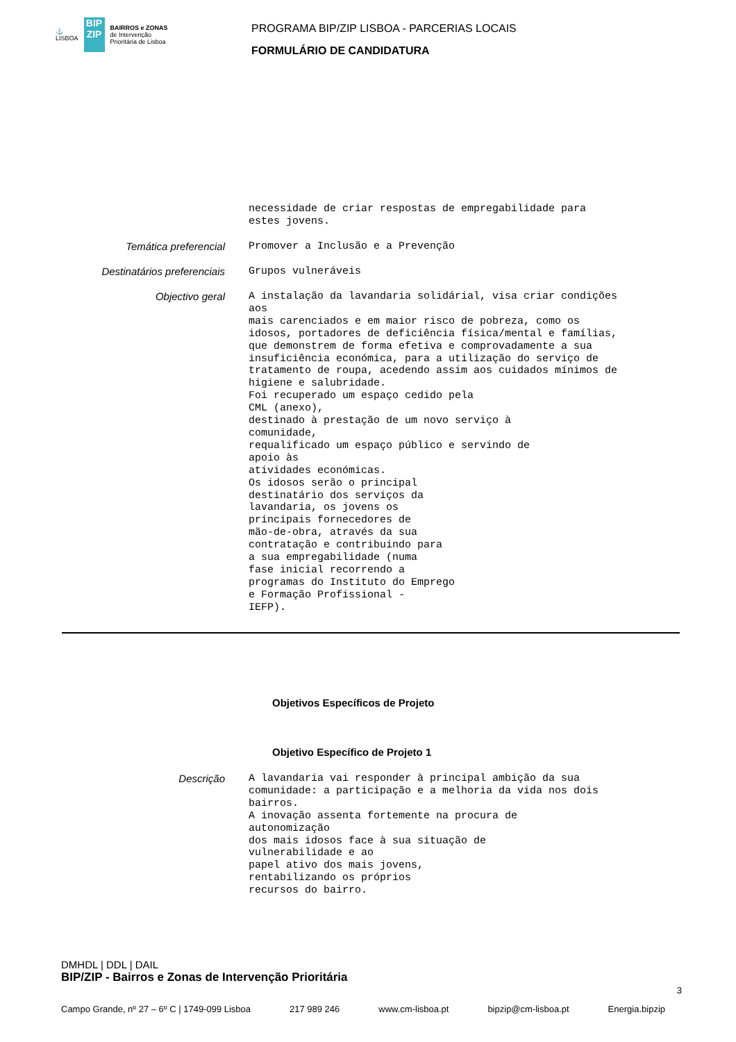⚓
LISBOA
BIP
ZIP
BAIRROS e ZONAS
de Intervenção
Prioritária de Lisboa
PROGRAMA BIP/ZIP LISBOA - PARCERIAS LOCAIS
FORMULÁRIO DE CANDIDATURA
necessidade de criar respostas de empregabilidade para estes jovens.
Temática preferencial
Promover a Inclusão e a Prevenção
Destinatários preferenciais
Grupos vulneráveis
Objectivo geral
A instalação da lavandaria solidárial, visa criar condições aos mais carenciados e em maior risco de pobreza, como os idosos, portadores de deficiência física/mental e famílias, que demonstrem de forma efetiva e comprovadamente a sua insuficiência económica, para a utilização do serviço de tratamento de roupa, acedendo assim aos cuidados mínimos de higiene e salubridade. Foi recuperado um espaço cedido pela CML (anexo), destinado à prestação de um novo serviço à comunidade, requalificado um espaço público e servindo de apoio às atividades económicas. Os idosos serão o principal destinatário dos serviços da lavandaria, os jovens os principais fornecedores de mão-de-obra, através da sua contratação e contribuindo para a sua empregabilidade (numa fase inicial recorrendo a programas do Instituto do Emprego e Formação Profissional - IEFP).
Objetivos Específicos de Projeto
Objetivo Específico de Projeto 1
Descrição
A lavandaria vai responder à principal ambição da sua comunidade: a participação e a melhoria da vida nos dois bairros. A inovação assenta fortemente na procura de autonomização dos mais idosos face à sua situação de vulnerabilidade e ao papel ativo dos mais jovens, rentabilizando os próprios recursos do bairro.
DMHDL | DDL | DAIL
BIP/ZIP - Bairros e Zonas de Intervenção Prioritária
3
Campo Grande, nº 27 – 6º C | 1749-099 Lisboa 217 989 246 www.cm-lisboa.pt bipzip@cm-lisboa.pt Energia.bipzip